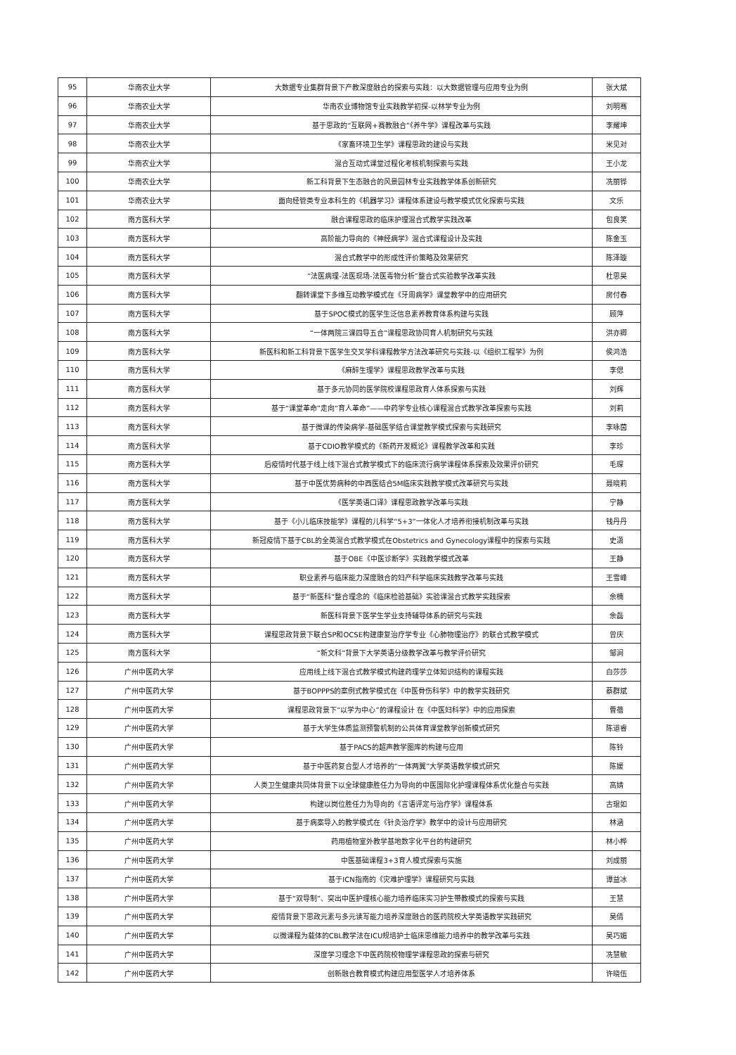| 95 | 华南农业大学 | 大数据专业集群背景下产教深度融合的探索与实践：以大数据管理与应用专业为例 | 张大斌 |
| 96 | 华南农业大学 | 华南农业博物馆专业实践教学初探-以林学专业为例 | 刘明骞 |
| 97 | 华南农业大学 | 基于思政的“互联网+赛教融合”《养牛学》课程改革与实践 | 李耀坤 |
| 98 | 华南农业大学 | 《家畜环境卫生学》课程思政的建设与实践 | 米见对 |
| 99 | 华南农业大学 | 混合互动式课堂过程化考核机制探索与实践 | 王小龙 |
| 100 | 华南农业大学 | 新工科背景下生态融合的风景园林专业实践教学体系创新研究 | 冼丽铧 |
| 101 | 华南农业大学 | 面向经管类专业本科生的《机器学习》课程体系建设与教学模式优化探索与实践 | 文乐 |
| 102 | 南方医科大学 | 融合课程思政的临床护理混合式教学实践改革 | 包良笑 |
| 103 | 南方医科大学 | 高阶能力导向的《神经病学》混合式课程设计及实践 | 陈金玉 |
| 104 | 南方医科大学 | 混合式教学中的形成性评价策略及效果研究 | 陈泽璇 |
| 105 | 南方医科大学 | “法医病理-法医现场-法医毒物分析”整合式实验教学改革实践 | 杜思昊 |
| 106 | 南方医科大学 | 翻转课堂下多维互动教学模式在《牙周病学》课堂教学中的应用研究 | 房付春 |
| 107 | 南方医科大学 | 基于SPOC模式的医学生泛信息素养教育体系构建与实践 | 顾萍 |
| 108 | 南方医科大学 | “一体两院三课四导五合”课程思政协同育人机制研究与实践 | 洪亦卿 |
| 109 | 南方医科大学 | 新医科和新工科背景下医学生交叉学科课程教学方法改革研究与实践-以《组织工程学》为例 | 侯鸿浩 |
| 110 | 南方医科大学 | 《麻醉生理学》课程思政教学改革与实践 | 李偲 |
| 111 | 南方医科大学 | 基于多元协同的医学院校课程思政育人体系探索与实践 | 刘辉 |
| 112 | 南方医科大学 | 基于“课堂革命”走向“育人革命”——中药学专业核心课程混合式教学改革探索与实践 | 刘莉 |
| 113 | 南方医科大学 | 基于微课的传染病学-基础医学结合课堂教学模式探索与实践研究 | 李咏茵 |
| 114 | 南方医科大学 | 基于CDIO教学模式的《新药开发概论》课程教学改革和实践 | 李珍 |
| 115 | 南方医科大学 | 后疫情时代基于线上线下混合式教学模式下的临床流行病学课程体系探索及效果评价研究 | 毛琛 |
| 116 | 南方医科大学 | 基于中医优势病种的中西医结合5M临床实践教学模式改革研究与实践 | 聂晓莉 |
| 117 | 南方医科大学 | 《医学英语口译》课程思政教学改革与实践 | 宁静 |
| 118 | 南方医科大学 | 基于《小儿临床技能学》课程的儿科学“5+3”一体化人才培养衔接机制改革与实践 | 钱丹丹 |
| 119 | 南方医科大学 | 新冠疫情下基于CBL的全英混合式教学模式在Obstetrics and Gynecology课程中的探索与实践 | 史潇 |
| 120 | 南方医科大学 | 基于OBE《中医诊断学》实践教学模式改革 | 王静 |
| 121 | 南方医科大学 | 职业素养与临床能力深度融合的妇产科学临床实践教学改革与实践 | 王雪峰 |
| 122 | 南方医科大学 | 基于“新医科”整合理念的《临床检验基础》实验课混合式教学实践探索 | 余楠 |
| 123 | 南方医科大学 | 新医科背景下医学生学业支持辅导体系的研究与实践 | 余磊 |
| 124 | 南方医科大学 | 课程思政背景下联合SP和OCSE构建康复治疗学专业《心肺物理治疗》的联合式教学模式 | 曾庆 |
| 125 | 南方医科大学 | “新文科”背景下大学英语分级教学改革与教学评价研究 | 邹涧 |
| 126 | 广州中医药大学 | 应用线上线下混合式教学模式构建药理学立体知识结构的课程实践 | 白莎莎 |
| 127 | 广州中医药大学 | 基于BOPPPS的案例式教学模式在《中医骨伤科学》中的教学实践研究 | 蔡群斌 |
| 128 | 广州中医药大学 | 课程思政背景下“以学为中心”的课程设计 在《中医妇科学》中的应用探索 | 曹蓓 |
| 129 | 广州中医药大学 | 基于大学生体质监测预警机制的公共体育课堂教学创新模式研究 | 陈道睿 |
| 130 | 广州中医药大学 | 基于PACS的超声教学图库的构建与应用 | 陈铃 |
| 131 | 广州中医药大学 | 基于中医药复合型人才培养的“一体两翼”大学英语教学模式研究 | 陈媛 |
| 132 | 广州中医药大学 | 人类卫生健康共同体背景下以全球健康胜任力为导向的中医国际化护理课程体系优化整合与实践 | 高婧 |
| 133 | 广州中医药大学 | 构建以岗位胜任力为导向的《言语评定与治疗学》课程体系 | 古琨如 |
| 134 | 广州中医药大学 | 基于病案导入的教学模式在《针灸治疗学》教学中的设计与应用研究 | 林涵 |
| 135 | 广州中医药大学 | 药用植物室外教学基地数字化平台的构建研究 | 林小桦 |
| 136 | 广州中医药大学 | 中医基础课程3+3育人模式探索与实施 | 刘成丽 |
| 137 | 广州中医药大学 | 基于ICN指南的《灾难护理学》课程研究与实践 | 谭益冰 |
| 138 | 广州中医药大学 | 基于“双导制”、突出中医护理核心能力培养临床实习护生带教模式的探索与实践 | 王慧 |
| 139 | 广州中医药大学 | 疫情背景下思政元素与多元读写能力培养深度融合的医药院校大学英语教学实践研究 | 吴倩 |
| 140 | 广州中医药大学 | 以微课程为载体的CBL教学法在ICU规培护士临床思维能力培养中的教学改革与实践 | 吴巧媚 |
| 141 | 广州中医药大学 | 深度学习理念下中医药院校物理学课程思政的探索与研究 | 冼慧敏 |
| 142 | 广州中医药大学 | 创新融合教育模式构建应用型医学人才培养体系 | 许晓伍 |